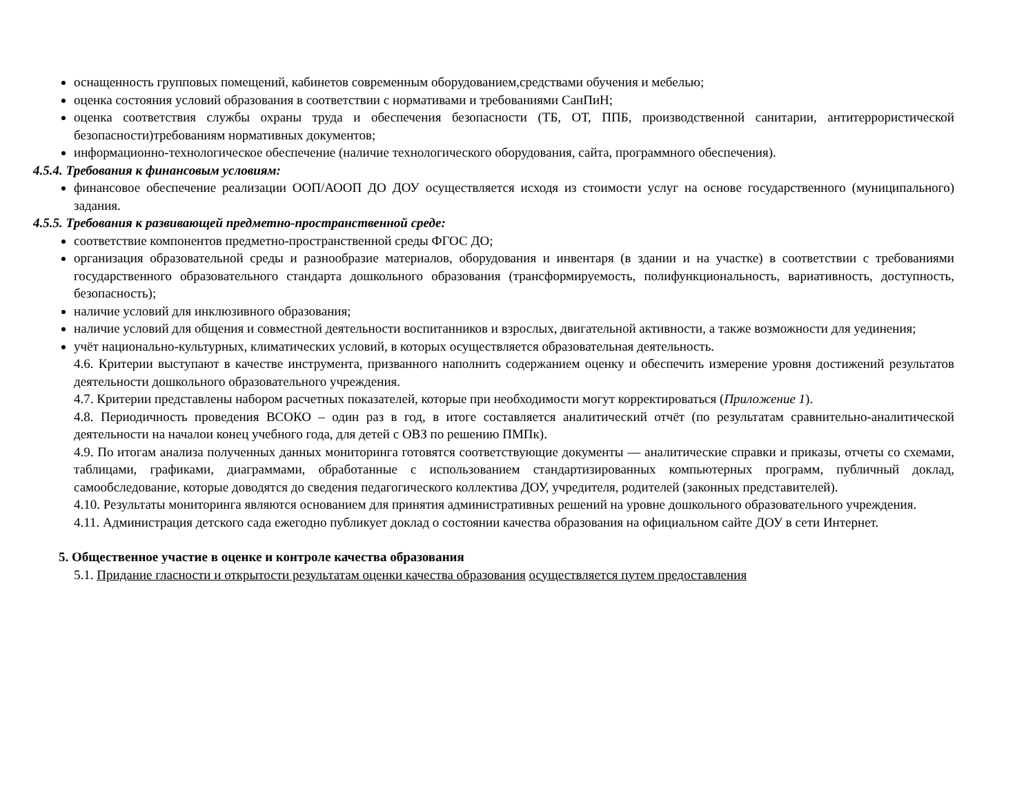оснащенность групповых помещений, кабинетов современным оборудованием,средствами обучения и мебелью;
оценка состояния условий образования в соответствии с нормативами и требованиями СанПиН;
оценка соответствия службы охраны труда и обеспечения безопасности (ТБ, ОТ, ППБ, производственной санитарии, антитеррористической безопасности)требованиям нормативных документов;
информационно-технологическое обеспечение (наличие технологического оборудования, сайта, программного обеспечения).
4.5.4. Требования к финансовым условиям:
финансовое обеспечение реализации ООП/АООП ДО ДОУ осуществляется исходя из стоимости услуг на основе государственного (муниципального) задания.
4.5.5. Требования к развивающей предметно-пространственной среде:
соответствие компонентов предметно-пространственной среды ФГОС ДО;
организация образовательной среды и разнообразие материалов, оборудования и инвентаря (в здании и на участке) в соответствии с требованиями государственного образовательного стандарта дошкольного образования (трансформируемость, полифункциональность, вариативность, доступность, безопасность);
наличие условий для инклюзивного образования;
наличие условий для общения и совместной деятельности воспитанников и взрослых, двигательной активности, а также возможности для уединения;
учёт национально-культурных, климатических условий, в которых осуществляется образовательная деятельность.
4.6. Критерии выступают в качестве инструмента, призванного наполнить содержанием оценку и обеспечить измерение уровня достижений результатов деятельности дошкольного образовательного учреждения.
4.7. Критерии представлены набором расчетных показателей, которые при необходимости могут корректироваться (Приложение 1).
4.8. Периодичность проведения ВСОКО – один раз в год, в итоге составляется аналитический отчёт (по результатам сравнительно-аналитической деятельности на началои конец учебного года, для детей с ОВЗ по решению ПМПк).
4.9. По итогам анализа полученных данных мониторинга готовятся соответствующие документы — аналитические справки и приказы, отчеты со схемами, таблицами, графиками, диаграммами, обработанные с использованием стандартизированных компьютерных программ, публичный доклад, самообследование, которые доводятся до сведения педагогического коллектива ДОУ, учредителя, родителей (законных представителей).
4.10. Результаты мониторинга являются основанием для принятия административных решений на уровне дошкольного образовательного учреждения.
4.11. Администрация детского сада ежегодно публикует доклад о состоянии качества образования на официальном сайте ДОУ в сети Интернет.
5. Общественное участие в оценке и контроле качества образования
5.1. Придание гласности и открытости результатам оценки качества образования осуществляется путем предоставления